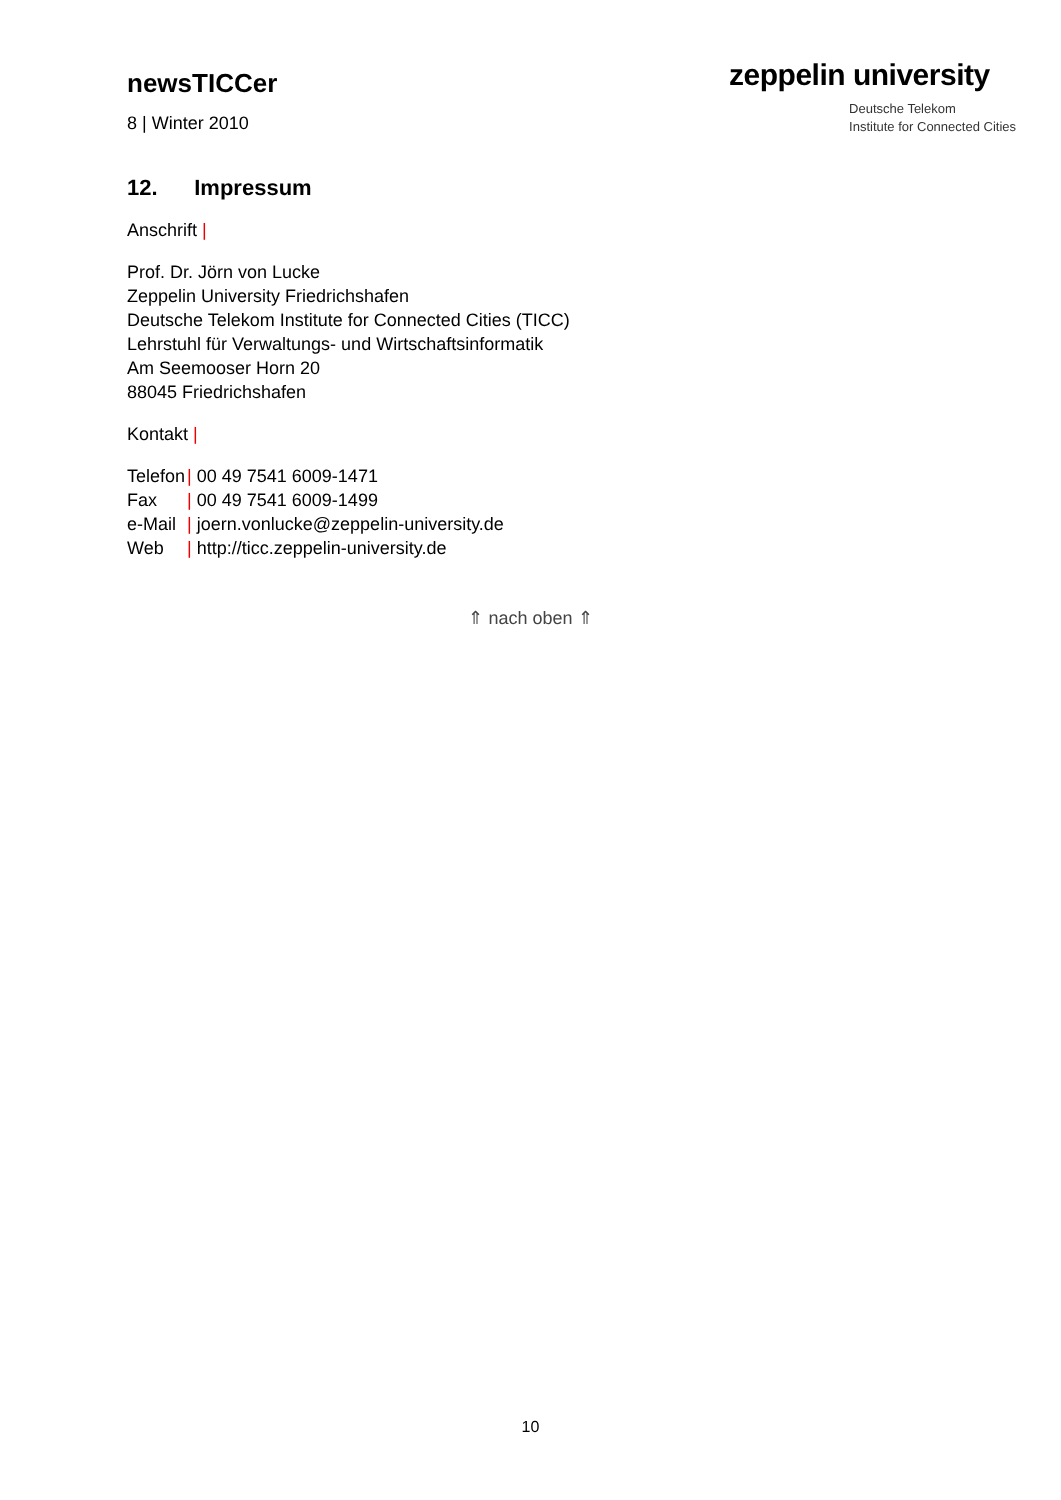newsTICCer
8 | Winter 2010
zeppelin university
Deutsche Telekom
Institute for Connected Cities
12. Impressum
Anschrift |
Prof. Dr. Jörn von Lucke
Zeppelin University Friedrichshafen
Deutsche Telekom Institute for Connected Cities (TICC)
Lehrstuhl für Verwaltungs- und Wirtschaftsinformatik
Am Seemooser Horn 20
88045 Friedrichshafen
Kontakt |
| Telefon | / 00 49 7541 6009-1471 |
| Fax | / 00 49 7541 6009-1499 |
| e-Mail | / joern.vonlucke@zeppelin-university.de |
| Web | / http://ticc.zeppelin-university.de |
⇑ nach oben ⇑
10